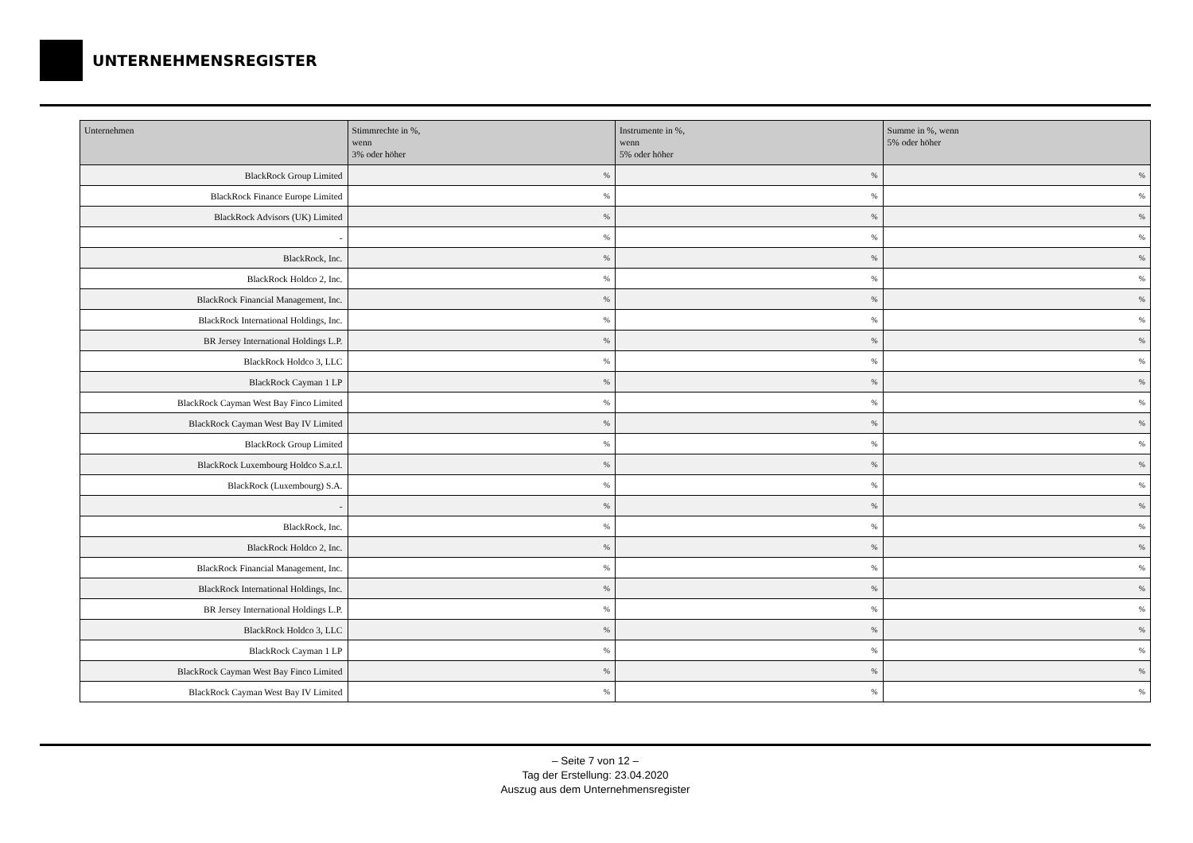UNTERNEHMENSREGISTER
| Unternehmen | Stimmrechte in %, wenn 3% oder höher | Instrumente in %, wenn 5% oder höher | Summe in %, wenn 5% oder höher |
| --- | --- | --- | --- |
| BlackRock Group Limited | % | % | % |
| BlackRock Finance Europe Limited | % | % | % |
| BlackRock Advisors (UK) Limited | % | % | % |
| - | % | % | % |
| BlackRock, Inc. | % | % | % |
| BlackRock Holdco 2, Inc. | % | % | % |
| BlackRock Financial Management, Inc. | % | % | % |
| BlackRock International Holdings, Inc. | % | % | % |
| BR Jersey International Holdings L.P. | % | % | % |
| BlackRock Holdco 3, LLC | % | % | % |
| BlackRock Cayman 1 LP | % | % | % |
| BlackRock Cayman West Bay Finco Limited | % | % | % |
| BlackRock Cayman West Bay IV Limited | % | % | % |
| BlackRock Group Limited | % | % | % |
| BlackRock Luxembourg Holdco S.a.r.l. | % | % | % |
| BlackRock (Luxembourg) S.A. | % | % | % |
| - | % | % | % |
| BlackRock, Inc. | % | % | % |
| BlackRock Holdco 2, Inc. | % | % | % |
| BlackRock Financial Management, Inc. | % | % | % |
| BlackRock International Holdings, Inc. | % | % | % |
| BR Jersey International Holdings L.P. | % | % | % |
| BlackRock Holdco 3, LLC | % | % | % |
| BlackRock Cayman 1 LP | % | % | % |
| BlackRock Cayman West Bay Finco Limited | % | % | % |
| BlackRock Cayman West Bay IV Limited | % | % | % |
– Seite 7 von 12 –
Tag der Erstellung: 23.04.2020
Auszug aus dem Unternehmensregister